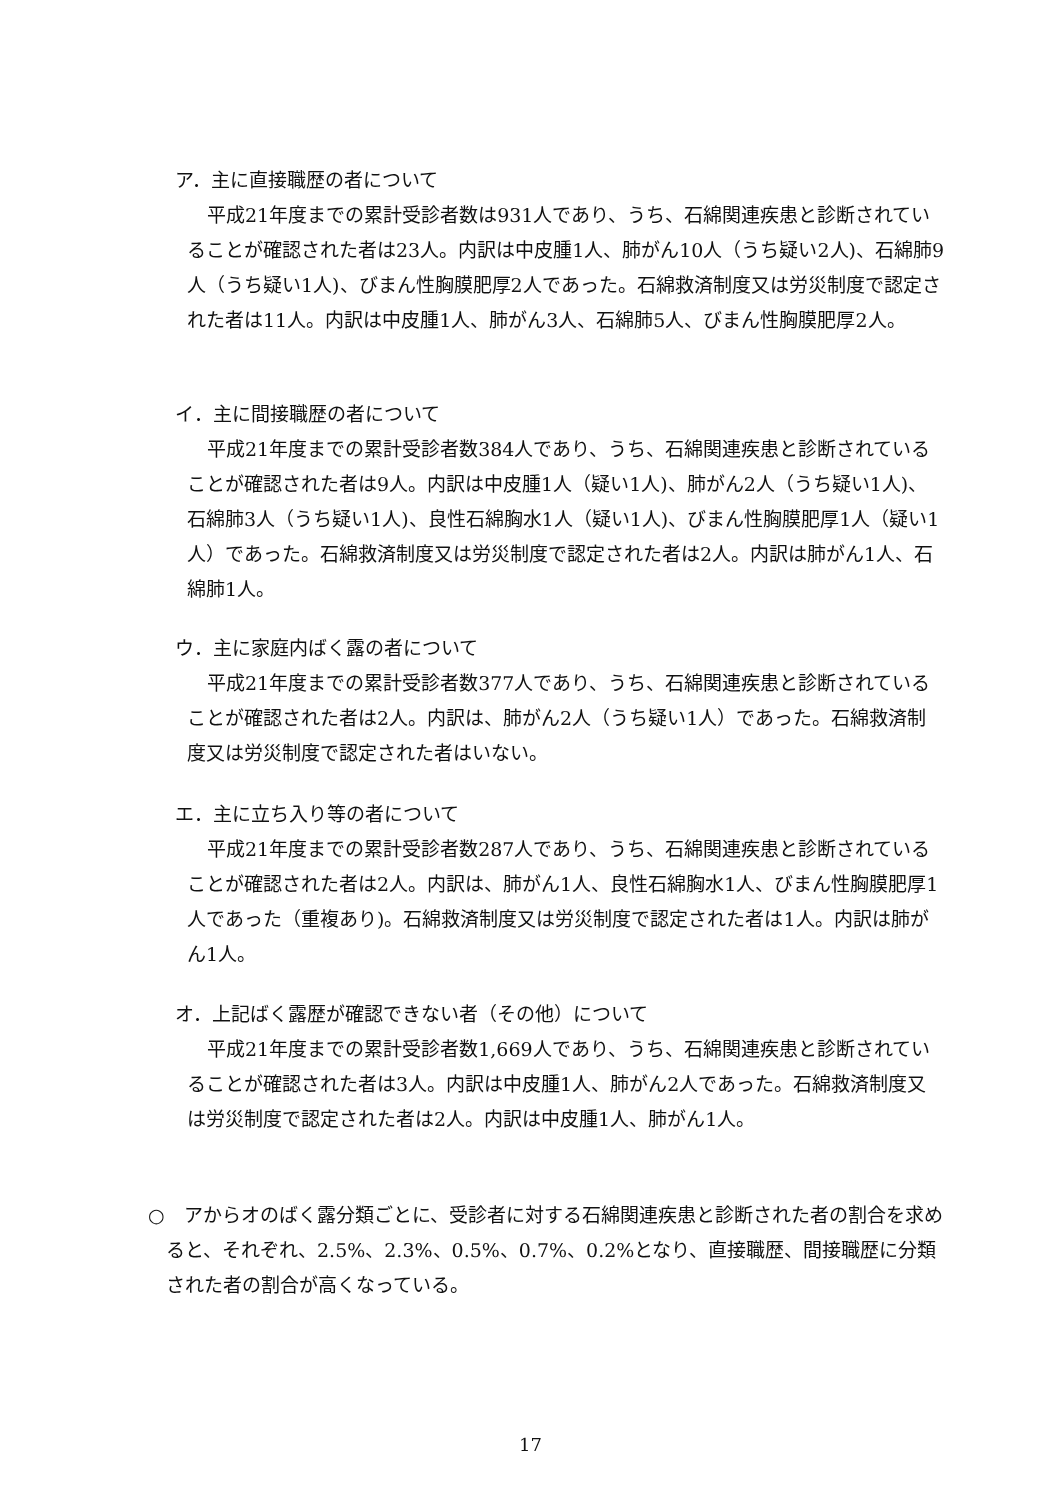ア．主に直接職歴の者について
平成21年度までの累計受診者数は931人であり、うち、石綿関連疾患と診断されていることが確認された者は23人。内訳は中皮腫1人、肺がん10人（うち疑い2人)、石綿肺9人（うち疑い1人)、びまん性胸膜肥厚2人であった。石綿救済制度又は労災制度で認定された者は11人。内訳は中皮腫1人、肺がん3人、石綿肺5人、びまん性胸膜肥厚2人。
イ．主に間接職歴の者について
平成21年度までの累計受診者数384人であり、うち、石綿関連疾患と診断されていることが確認された者は9人。内訳は中皮腫1人（疑い1人)、肺がん2人（うち疑い1人)、石綿肺3人（うち疑い1人)、良性石綿胸水1人（疑い1人)、びまん性胸膜肥厚1人（疑い1人）であった。石綿救済制度又は労災制度で認定された者は2人。内訳は肺がん1人、石綿肺1人。
ウ．主に家庭内ばく露の者について
平成21年度までの累計受診者数377人であり、うち、石綿関連疾患と診断されていることが確認された者は2人。内訳は、肺がん2人（うち疑い1人）であった。石綿救済制度又は労災制度で認定された者はいない。
エ．主に立ち入り等の者について
平成21年度までの累計受診者数287人であり、うち、石綿関連疾患と診断されていることが確認された者は2人。内訳は、肺がん1人、良性石綿胸水1人、びまん性胸膜肥厚1人であった（重複あり)。石綿救済制度又は労災制度で認定された者は1人。内訳は肺がん1人。
オ．上記ばく露歴が確認できない者（その他）について
平成21年度までの累計受診者数1,669人であり、うち、石綿関連疾患と診断されていることが確認された者は3人。内訳は中皮腫1人、肺がん2人であった。石綿救済制度又は労災制度で認定された者は2人。内訳は中皮腫1人、肺がん1人。
○　アからオのばく露分類ごとに、受診者に対する石綿関連疾患と診断された者の割合を求めると、それぞれ、2.5%、2.3%、0.5%、0.7%、0.2%となり、直接職歴、間接職歴に分類された者の割合が高くなっている。
17